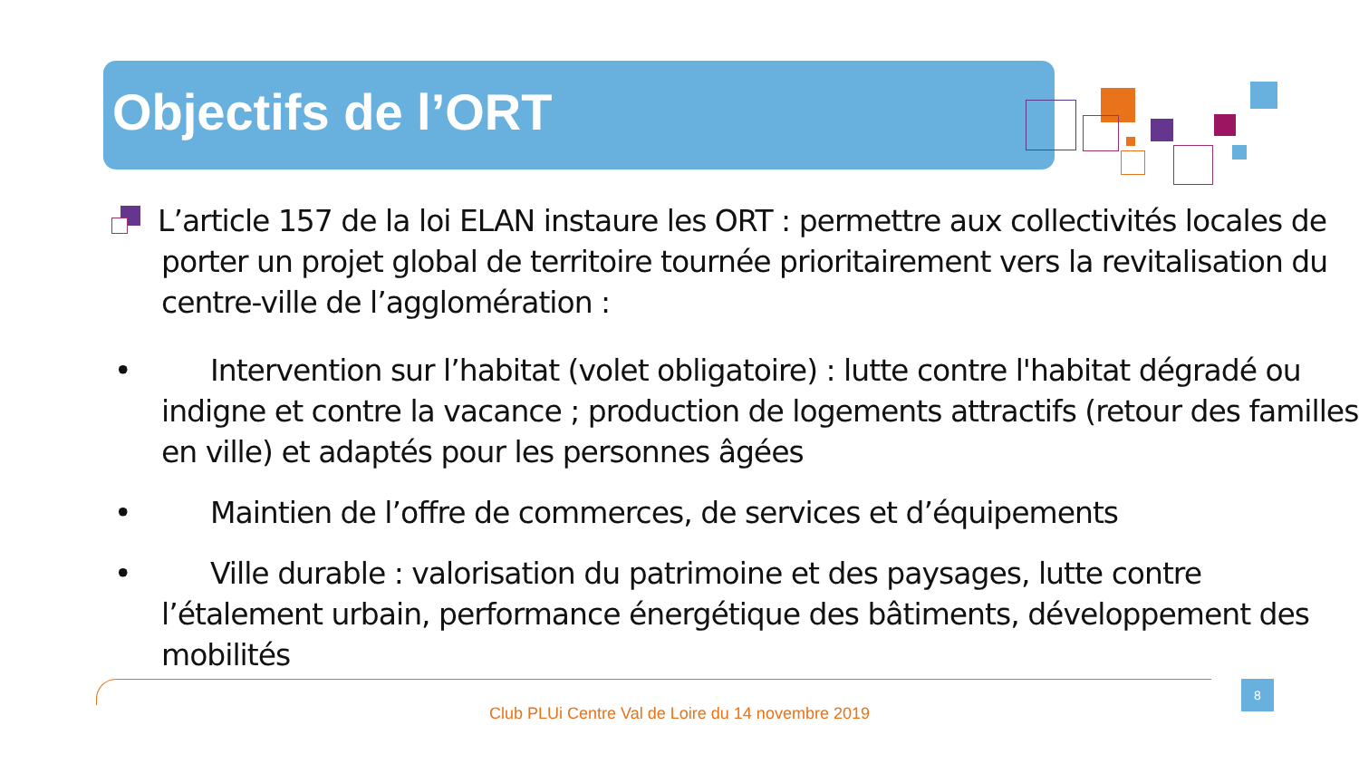Objectifs de l’ORT
L’article 157 de la loi ELAN instaure les ORT : permettre aux collectivités locales de porter un projet global de territoire tournée prioritairement vers la revitalisation du centre-ville de l’agglomération :
• Intervention sur l’habitat (volet obligatoire) : lutte contre l'habitat dégradé ou indigne et contre la vacance ; production de logements attractifs (retour des familles en ville) et adaptés pour les personnes âgées
• Maintien de l’offre de commerces, de services et d’équipements
• Ville durable : valorisation du patrimoine et des paysages, lutte contre l’étalement urbain, performance énergétique des bâtiments, développement des mobilités
8
Club PLUi Centre Val de Loire du 14 novembre 2019